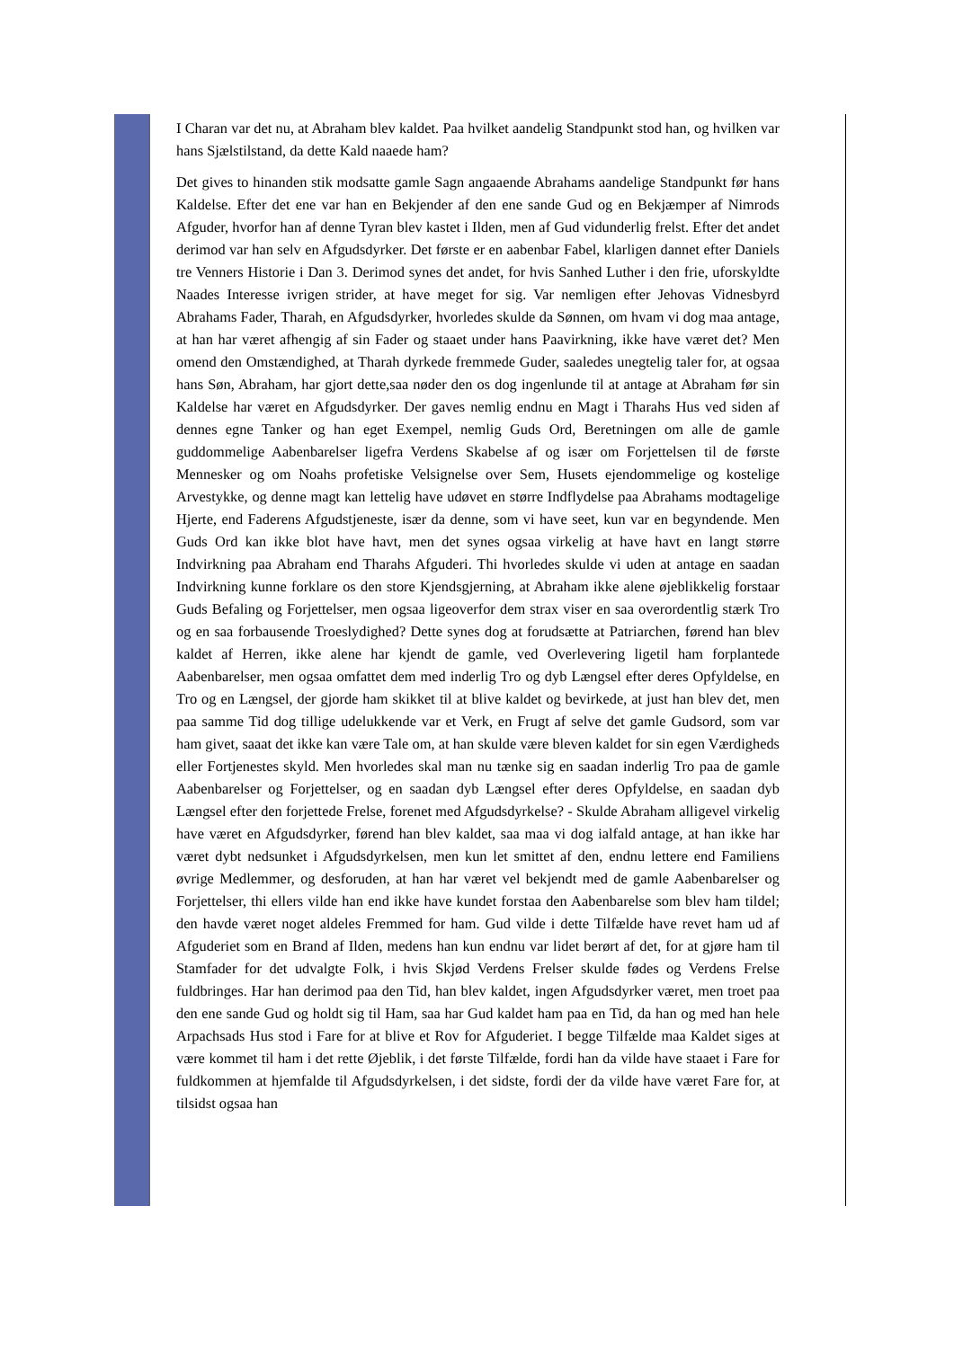I Charan var det nu, at Abraham blev kaldet. Paa hvilket aandelig Standpunkt stod han, og hvilken var hans Sjælstilstand, da dette Kald naaede ham?
Det gives to hinanden stik modsatte gamle Sagn angaaende Abrahams aandelige Standpunkt før hans Kaldelse. Efter det ene var han en Bekjender af den ene sande Gud og en Bekjæmper af Nimrods Afguder, hvorfor han af denne Tyran blev kastet i Ilden, men af Gud vidunderlig frelst. Efter det andet derimod var han selv en Afgudsdyrker. Det første er en aabenbar Fabel, klarligen dannet efter Daniels tre Venners Historie i Dan 3. Derimod synes det andet, for hvis Sanhed Luther i den frie, uforskyldte Naades Interesse ivrigen strider, at have meget for sig. Var nemligen efter Jehovas Vidnesbyrd Abrahams Fader, Tharah, en Afgudsdyrker, hvorledes skulde da Sønnen, om hvam vi dog maa antage, at han har været afhengig af sin Fader og staaet under hans Paavirkning, ikke have været det? Men omend den Omstændighed, at Tharah dyrkede fremmede Guder, saaledes unegtelig taler for, at ogsaa hans Søn, Abraham, har gjort dette,saa nøder den os dog ingenlunde til at antage at Abraham før sin Kaldelse har været en Afgudsdyrker. Der gaves nemlig endnu en Magt i Tharahs Hus ved siden af dennes egne Tanker og han eget Exempel, nemlig Guds Ord, Beretningen om alle de gamle guddommelige Aabenbarelser ligefra Verdens Skabelse af og især om Forjettelsen til de første Mennesker og om Noahs profetiske Velsignelse over Sem, Husets ejendommelige og kostelige Arvestykke, og denne magt kan lettelig have udøvet en større Indflydelse paa Abrahams modtagelige Hjerte, end Faderens Afgudstjeneste, især da denne, som vi have seet, kun var en begyndende. Men Guds Ord kan ikke blot have havt, men det synes ogsaa virkelig at have havt en langt større Indvirkning paa Abraham end Tharahs Afguderi. Thi hvorledes skulde vi uden at antage en saadan Indvirkning kunne forklare os den store Kjendsgjerning, at Abraham ikke alene øjeblikkelig forstaar Guds Befaling og Forjettelser, men ogsaa ligeoverfor dem strax viser en saa overordentlig stærk Tro og en saa forbausende Troeslydighed? Dette synes dog at forudsætte at Patriarchen, førend han blev kaldet af Herren, ikke alene har kjendt de gamle, ved Overlevering ligetil ham forplantede Aabenbarelser, men ogsaa omfattet dem med inderlig Tro og dyb Længsel efter deres Opfyldelse, en Tro og en Længsel, der gjorde ham skikket til at blive kaldet og bevirkede, at just han blev det, men paa samme Tid dog tillige udelukkende var et Verk, en Frugt af selve det gamle Gudsord, som var ham givet, saaat det ikke kan være Tale om, at han skulde være bleven kaldet for sin egen Værdigheds eller Fortjenestes skyld. Men hvorledes skal man nu tænke sig en saadan inderlig Tro paa de gamle Aabenbarelser og Forjettelser, og en saadan dyb Længsel efter deres Opfyldelse, en saadan dyb Længsel efter den forjettede Frelse, forenet med Afgudsdyrkelse? - Skulde Abraham alligevel virkelig have været en Afgudsdyrker, førend han blev kaldet, saa maa vi dog ialfald antage, at han ikke har været dybt nedsunket i Afgudsdyrkelsen, men kun let smittet af den, endnu lettere end Familiens øvrige Medlemmer, og desforuden, at han har været vel bekjendt med de gamle Aabenbarelser og Forjettelser, thi ellers vilde han end ikke have kundet forstaa den Aabenbarelse som blev ham tildel; den havde været noget aldeles Fremmed for ham. Gud vilde i dette Tilfælde have revet ham ud af Afguderiet som en Brand af Ilden, medens han kun endnu var lidet berørt af det, for at gjøre ham til Stamfader for det udvalgte Folk, i hvis Skjød Verdens Frelser skulde fødes og Verdens Frelse fuldbringes. Har han derimod paa den Tid, han blev kaldet, ingen Afgudsdyrker været, men troet paa den ene sande Gud og holdt sig til Ham, saa har Gud kaldet ham paa en Tid, da han og med han hele Arpachsads Hus stod i Fare for at blive et Rov for Afguderiet. I begge Tilfælde maa Kaldet siges at være kommet til ham i det rette Øjeblik, i det første Tilfælde, fordi han da vilde have staaet i Fare for fuldkommen at hjemfalde til Afgudsdyrkelsen, i det sidste, fordi der da vilde have været Fare for, at tilsidst ogsaa han